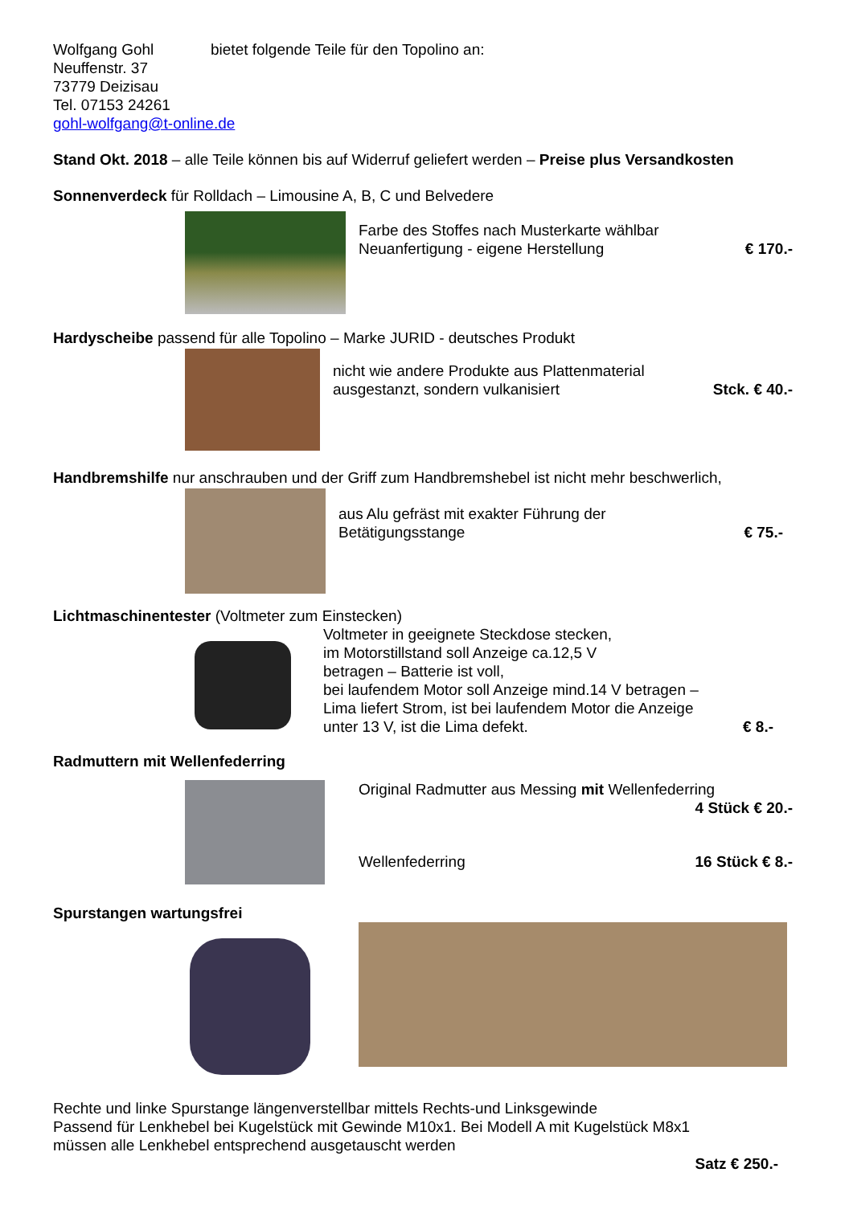Wolfgang Gohl bietet folgende Teile für den Topolino an:
Neuffenstr. 37
73779 Deizisau
Tel. 07153 24261
gohl-wolfgang@t-online.de
Stand Okt. 2018 – alle Teile können bis auf Widerruf geliefert werden – Preise plus Versandkosten
Sonnenverdeck für Rolldach – Limousine A, B, C und Belvedere
Farbe des Stoffes nach Musterkarte wählbar
Neuanfertigung - eigene Herstellung € 170.-
Hardyscheibe passend für alle Topolino – Marke JURID - deutsches Produkt
nicht wie andere Produkte aus Plattenmaterial
ausgestanzt, sondern vulkanisiert Stck. € 40.-
Handbremshilfe nur anschrauben und der Griff zum Handbremshebel ist nicht mehr beschwerlich,
aus Alu gefräst mit exakter Führung der
Betätigungsstange € 75.-
Lichtmaschinentester (Voltmeter zum Einstecken)
Voltmeter in geeignete Steckdose stecken,
im Motorstillstand soll Anzeige ca.12,5 V
betragen – Batterie ist voll,
bei laufendem Motor soll Anzeige mind.14 V betragen –
Lima liefert Strom, ist bei laufendem Motor die Anzeige
unter 13 V, ist die Lima defekt. € 8.-
Radmuttern mit Wellenfederring
Original Radmutter aus Messing mit Wellenfederring
4 Stück € 20.-
Wellenfederring 16 Stück € 8.-
Spurstangen wartungsfrei
Rechte und linke Spurstange längenverstellbar mittels Rechts-und Linksgewinde
Passend für Lenkhebel bei Kugelstück mit Gewinde M10x1. Bei Modell A mit Kugelstück M8x1
müssen alle Lenkhebel entsprechend ausgetauscht werden
Satz € 250.-